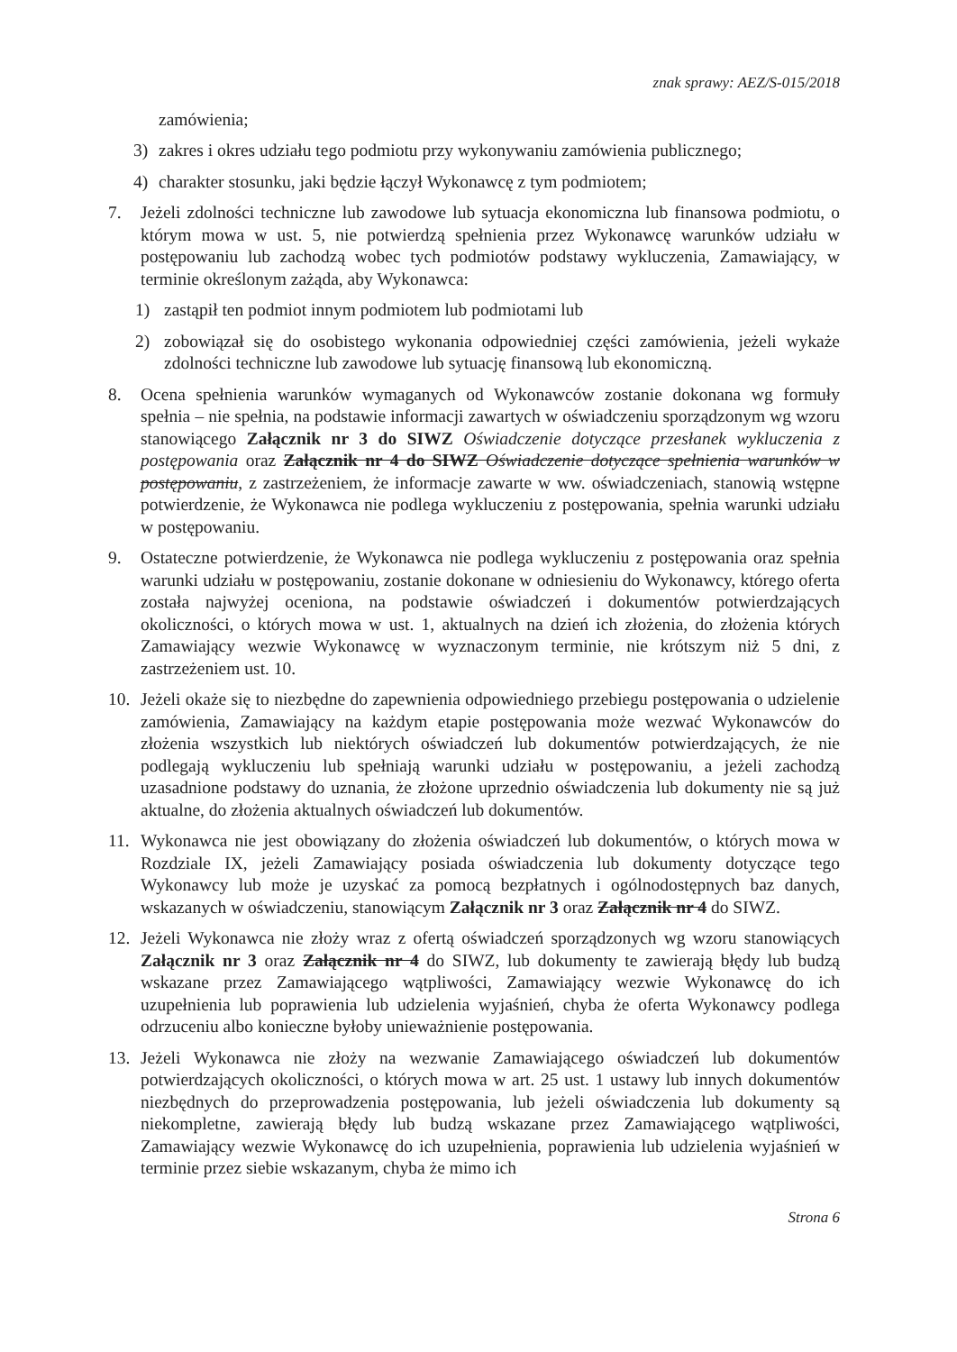znak sprawy: AEZ/S-015/2018
zamówienia;
3) zakres i okres udziału tego podmiotu przy wykonywaniu zamówienia publicznego;
4) charakter stosunku, jaki będzie łączył Wykonawcę z tym podmiotem;
7. Jeżeli zdolności techniczne lub zawodowe lub sytuacja ekonomiczna lub finansowa podmiotu, o którym mowa w ust. 5, nie potwierdzą spełnienia przez Wykonawcę warunków udziału w postępowaniu lub zachodzą wobec tych podmiotów podstawy wykluczenia, Zamawiający, w terminie określonym zażąda, aby Wykonawca:
1) zastąpił ten podmiot innym podmiotem lub podmiotami lub
2) zobowiązał się do osobistego wykonania odpowiedniej części zamówienia, jeżeli wykaże zdolności techniczne lub zawodowe lub sytuację finansową lub ekonomiczną.
8. Ocena spełnienia warunków wymaganych od Wykonawców zostanie dokonana wg formuły spełnia – nie spełnia, na podstawie informacji zawartych w oświadczeniu sporządzonym wg wzoru stanowiącego Załącznik nr 3 do SIWZ Oświadczenie dotyczące przesłanek wykluczenia z postępowania oraz Załącznik nr 4 do SIWZ Oświadczenie dotyczące spełnienia warunków w postępowaniu, z zastrzeżeniem, że informacje zawarte w ww. oświadczeniach, stanowią wstępne potwierdzenie, że Wykonawca nie podlega wykluczeniu z postępowania, spełnia warunki udziału w postępowaniu.
9. Ostateczne potwierdzenie, że Wykonawca nie podlega wykluczeniu z postępowania oraz spełnia warunki udziału w postępowaniu, zostanie dokonane w odniesieniu do Wykonawcy, którego oferta została najwyżej oceniona, na podstawie oświadczeń i dokumentów potwierdzających okoliczności, o których mowa w ust. 1, aktualnych na dzień ich złożenia, do złożenia których Zamawiający wezwie Wykonawcę w wyznaczonym terminie, nie krótszym niż 5 dni, z zastrzeżeniem ust. 10.
10. Jeżeli okaże się to niezbędne do zapewnienia odpowiedniego przebiegu postępowania o udzielenie zamówienia, Zamawiający na każdym etapie postępowania może wezwać Wykonawców do złożenia wszystkich lub niektórych oświadczeń lub dokumentów potwierdzających, że nie podlegają wykluczeniu lub spełniają warunki udziału w postępowaniu, a jeżeli zachodzą uzasadnione podstawy do uznania, że złożone uprzednio oświadczenia lub dokumenty nie są już aktualne, do złożenia aktualnych oświadczeń lub dokumentów.
11. Wykonawca nie jest obowiązany do złożenia oświadczeń lub dokumentów, o których mowa w Rozdziale IX, jeżeli Zamawiający posiada oświadczenia lub dokumenty dotyczące tego Wykonawcy lub może je uzyskać za pomocą bezpłatnych i ogólnodostępnych baz danych, wskazanych w oświadczeniu, stanowiącym Załącznik nr 3 oraz Załącznik nr 4 do SIWZ.
12. Jeżeli Wykonawca nie złoży wraz z ofertą oświadczeń sporządzonych wg wzoru stanowiących Załącznik nr 3 oraz Załącznik nr 4 do SIWZ, lub dokumenty te zawierają błędy lub budzą wskazane przez Zamawiającego wątpliwości, Zamawiający wezwie Wykonawcę do ich uzupełnienia lub poprawienia lub udzielenia wyjaśnień, chyba że oferta Wykonawcy podlega odrzuceniu albo konieczne byłoby unieważnienie postępowania.
13. Jeżeli Wykonawca nie złoży na wezwanie Zamawiającego oświadczeń lub dokumentów potwierdzających okoliczności, o których mowa w art. 25 ust. 1 ustawy lub innych dokumentów niezbędnych do przeprowadzenia postępowania, lub jeżeli oświadczenia lub dokumenty są niekompletne, zawierają błędy lub budzą wskazane przez Zamawiającego wątpliwości, Zamawiający wezwie Wykonawcę do ich uzupełnienia, poprawienia lub udzielenia wyjaśnień w terminie przez siebie wskazanym, chyba że mimo ich
Strona 6